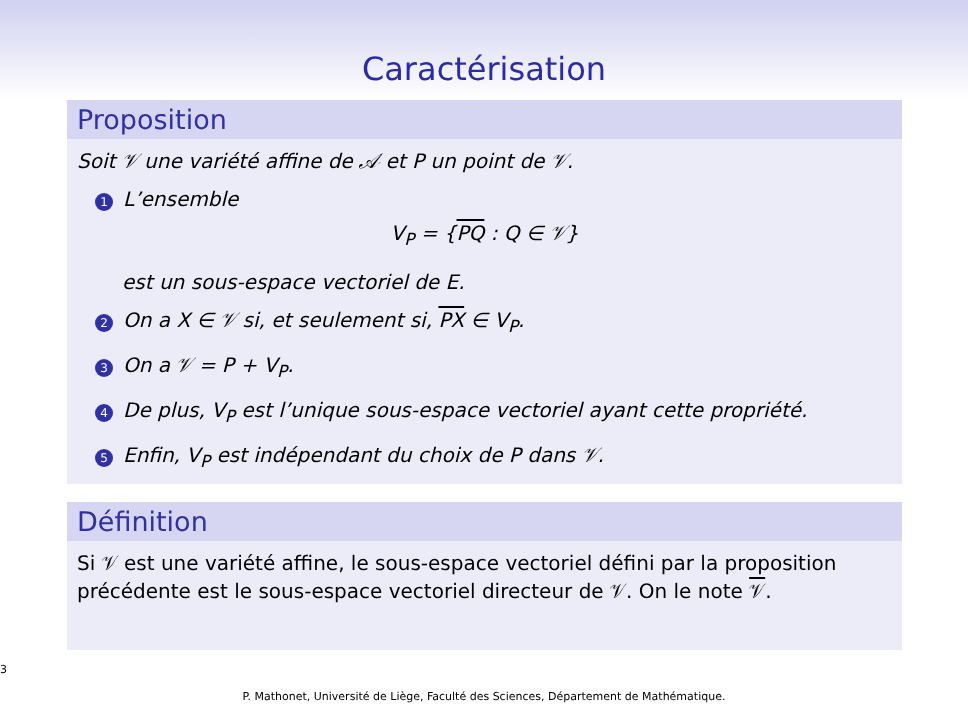Caractérisation
Proposition
Soit 𝒱 une variété affine de 𝒜 et P un point de 𝒱.
1 L’ensemble
V<sub>P</sub> = {PQ : Q ∈ 𝒱}
est un sous-espace vectoriel de E.
2 On a X ∈ 𝒱 si, et seulement si, PX ∈ V<sub>P</sub>.
3 On a 𝒱 = P + V<sub>P</sub>.
4 De plus, V<sub>P</sub> est l’unique sous-espace vectoriel ayant cette propriété.
5 Enfin, V<sub>P</sub> est indépendant du choix de P dans 𝒱.
Définition
Si 𝒱 est une variété affine, le sous-espace vectoriel défini par la proposition précédente est le sous-espace vectoriel directeur de 𝒱. On le note 𝒱.
3
P. Mathonet, Université de Liège, Faculté des Sciences, Département de Mathématique.